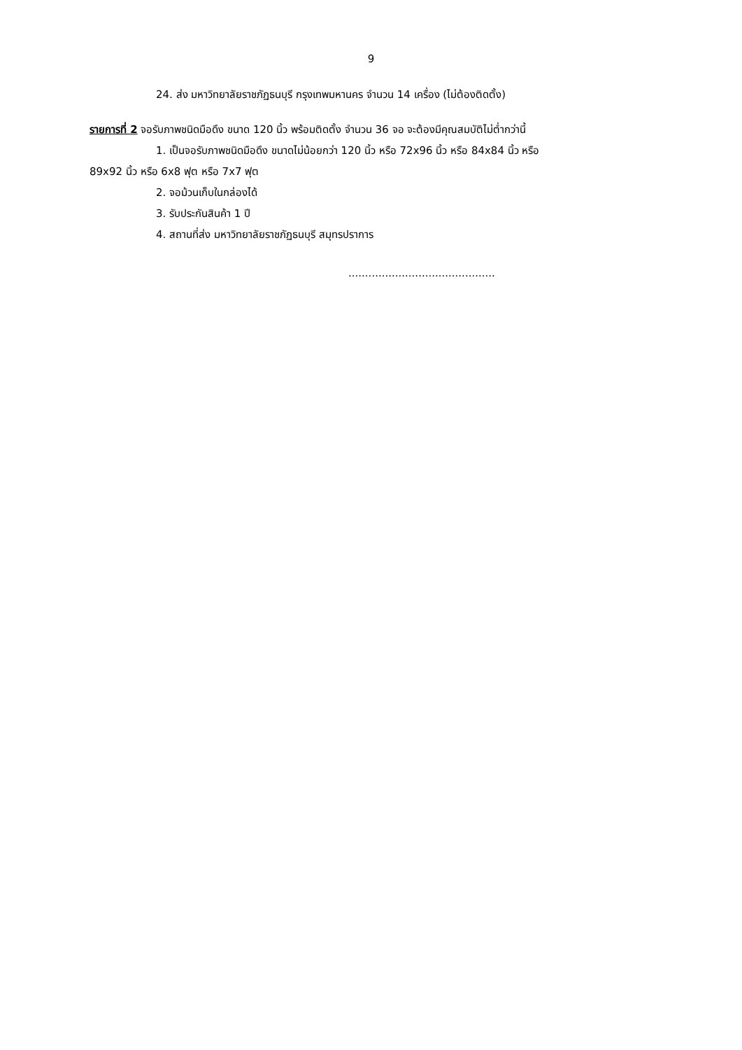9
24. ส่ง มหาวิทยาลัยราชภัฏธนบุรี กรุงเทพมหานคร จำนวน 14 เครื่อง (ไม่ต้องติดตั้ง)
รายการที่ 2 จอรับภาพชนิดมือดึง ขนาด 120 นิ้ว พร้อมติดตั้ง จำนวน 36 จอ จะต้องมีคุณสมบัติไม่ต่ำกว่านี้
1. เป็นจอรับภาพชนิดมือดึง ขนาดไม่น้อยกว่า 120 นิ้ว หรือ 72x96 นิ้ว หรือ 84x84 นิ้ว หรือ
89x92 นิ้ว หรือ 6x8 ฟุต หรือ 7x7 ฟุต
2. จอม้วนเก็บในกล่องได้
3. รับประกันสินค้า 1 ปี
4. สถานที่ส่ง มหาวิทยาลัยราชภัฏธนบุรี สมุทรปราการ
............................................